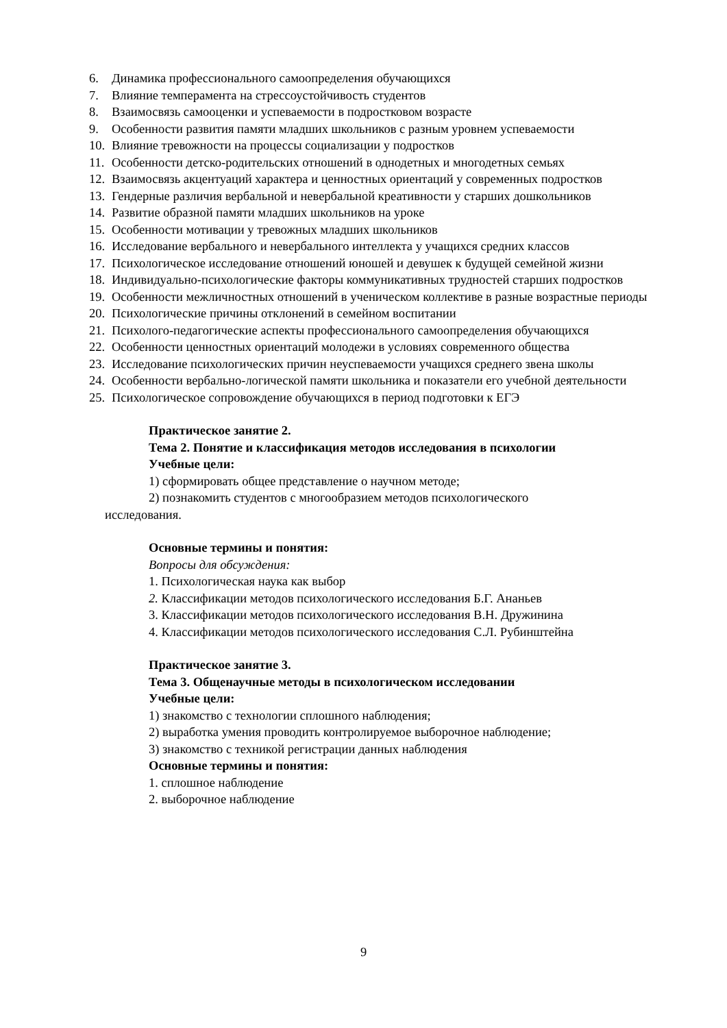6. Динамика профессионального самоопределения обучающихся
7. Влияние темперамента на стрессоустойчивость студентов
8. Взаимосвязь самооценки и успеваемости в подростковом возрасте
9. Особенности развития памяти младших школьников с разным уровнем успеваемости
10. Влияние тревожности на процессы социализации у подростков
11. Особенности детско-родительских отношений в однодетных и многодетных семьях
12. Взаимосвязь акцентуаций характера и ценностных ориентаций у современных подростков
13. Гендерные различия вербальной и невербальной креативности у старших дошкольников
14. Развитие образной памяти младших школьников на уроке
15. Особенности мотивации у тревожных младших школьников
16. Исследование вербального и невербального интеллекта у учащихся средних классов
17. Психологическое исследование отношений юношей и девушек к будущей семейной жизни
18. Индивидуально-психологические факторы коммуникативных трудностей старших подростков
19. Особенности межличностных отношений в ученическом коллективе в разные возрастные периоды
20. Психологические причины отклонений в семейном воспитании
21. Психолого-педагогические аспекты профессионального самоопределения обучающихся
22. Особенности ценностных ориентаций молодежи в условиях современного общества
23. Исследование психологических причин неуспеваемости учащихся среднего звена школы
24. Особенности вербально-логической памяти школьника и показатели его учебной деятельности
25. Психологическое сопровождение обучающихся в период подготовки к ЕГЭ
Практическое занятие 2.
Тема 2. Понятие и классификация методов исследования в психологии
Учебные цели:
1) сформировать общее представление о научном методе;
2) познакомить студентов с многообразием методов психологического
исследования.
Основные термины и понятия:
Вопросы для обсуждения:
1. Психологическая наука как выбор
2. Классификации методов психологического исследования Б.Г. Ананьев
3. Классификации методов психологического исследования В.Н. Дружинина
4. Классификации методов психологического исследования С.Л. Рубинштейна
Практическое занятие 3.
Тема 3. Общенаучные методы в психологическом исследовании
Учебные цели:
1) знакомство с технологии сплошного наблюдения;
2) выработка умения проводить контролируемое выборочное наблюдение;
3) знакомство с техникой регистрации данных наблюдения
Основные термины и понятия:
1. сплошное наблюдение
2. выборочное наблюдение
9